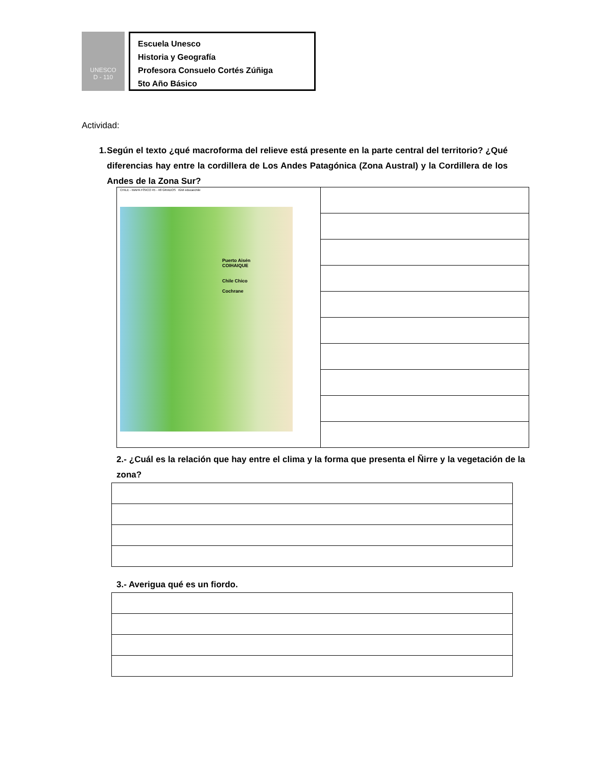UNESCO
D - 110
Escuela Unesco
Historia y Geografía
Profesora Consuelo Cortés Zúñiga
5to Año Básico
Actividad:
1. Según el texto ¿qué macroforma del relieve está presente en la parte central del territorio? ¿Qué diferencias hay entre la cordillera de Los Andes Patagónica (Zona Austral) y la Cordillera de los Andes de la Zona Sur?
| CHILE - MAPA FÍSICO 45 - 48 GRADOS IGM educarchile Puerto Aisén COIHAIQUE Chile Chico Cochrane | |
2.- ¿Cuál es la relación que hay entre el clima y la forma que presenta el Ñirre y la vegetación de la zona?
3.- Averigua qué es un fiordo.